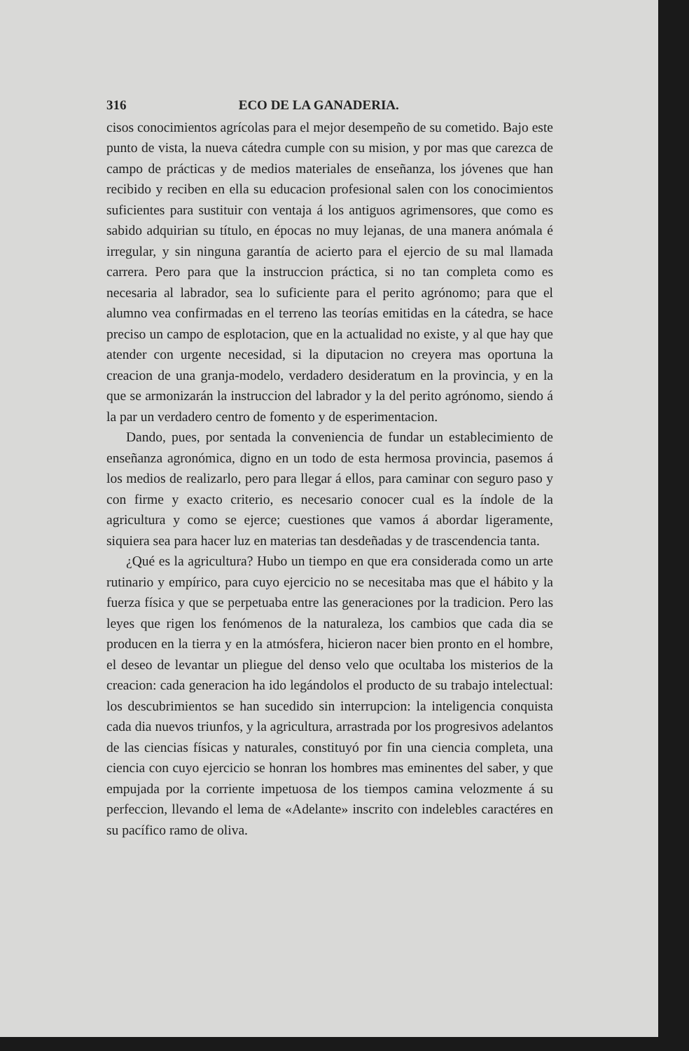316 ECO DE LA GANADERIA.
cisos conocimientos agrícolas para el mejor desempeño de su cometido. Bajo este punto de vista, la nueva cátedra cumple con su mision, y por mas que carezca de campo de prácticas y de medios materiales de enseñanza, los jóvenes que han recibido y reciben en ella su educacion profesional salen con los conocimientos suficientes para sustituir con ventaja á los antiguos agrimensores, que como es sabido adquirian su título, en épocas no muy lejanas, de una manera anómala é irregular, y sin ninguna garantía de acierto para el ejercio de su mal llamada carrera. Pero para que la instruccion práctica, si no tan completa como es necesaria al labrador, sea lo suficiente para el perito agrónomo; para que el alumno vea confirmadas en el terreno las teorías emitidas en la cátedra, se hace preciso un campo de esplotacion, que en la actualidad no existe, y al que hay que atender con urgente necesidad, si la diputacion no creyera mas oportuna la creacion de una granja-modelo, verdadero desideratum en la provincia, y en la que se armonizarán la instruccion del labrador y la del perito agrónomo, siendo á la par un verdadero centro de fomento y de esperimentacion.
Dando, pues, por sentada la conveniencia de fundar un establecimiento de enseñanza agronómica, digno en un todo de esta hermosa provincia, pasemos á los medios de realizarlo, pero para llegar á ellos, para caminar con seguro paso y con firme y exacto criterio, es necesario conocer cual es la índole de la agricultura y como se ejerce; cuestiones que vamos á abordar ligeramente, siquiera sea para hacer luz en materias tan desdeñadas y de trascendencia tanta.
¿Qué es la agricultura? Hubo un tiempo en que era considerada como un arte rutinario y empírico, para cuyo ejercicio no se necesitaba mas que el hábito y la fuerza física y que se perpetuaba entre las generaciones por la tradicion. Pero las leyes que rigen los fenómenos de la naturaleza, los cambios que cada dia se producen en la tierra y en la atmósfera, hicieron nacer bien pronto en el hombre, el deseo de levantar un pliegue del denso velo que ocultaba los misterios de la creacion: cada generacion ha ido legándolos el producto de su trabajo intelectual: los descubrimientos se han sucedido sin interrupcion: la inteligencia conquista cada dia nuevos triunfos, y la agricultura, arrastrada por los progresivos adelantos de las ciencias físicas y naturales, constituyó por fin una ciencia completa, una ciencia con cuyo ejercicio se honran los hombres mas eminentes del saber, y que empujada por la corriente impetuosa de los tiempos camina velozmente á su perfeccion, llevando el lema de «Adelante» inscrito con indelebles caractéres en su pacífico ramo de oliva.